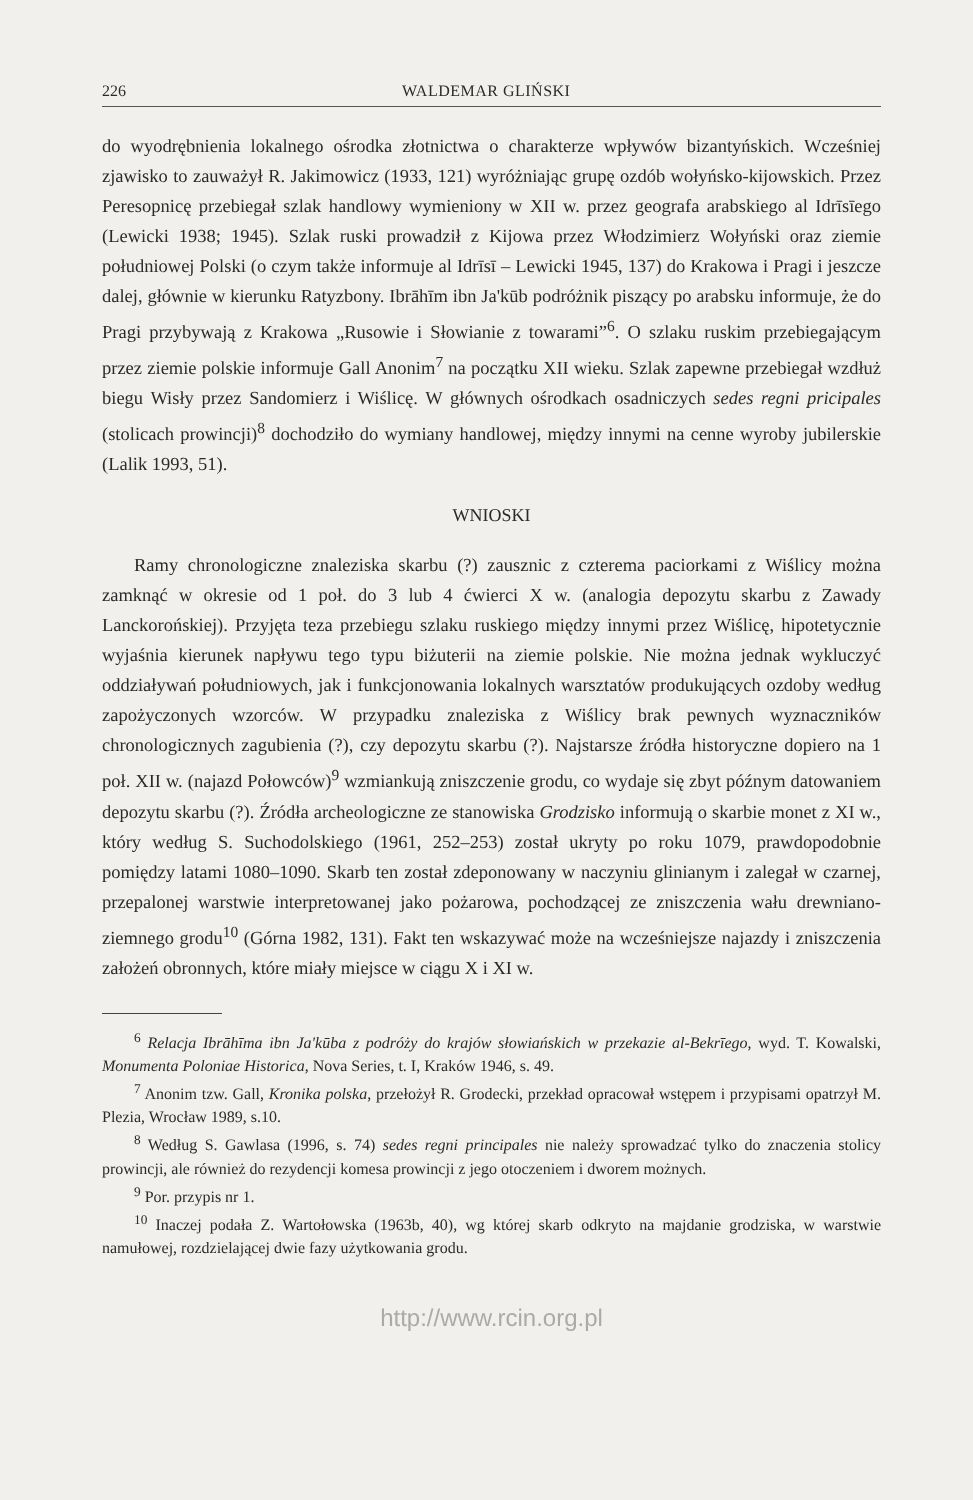226 WALDEMAR GLIŃSKI
do wyodrębnienia lokalnego ośrodka złotnictwa o charakterze wpływów bizantyńskich. Wcześniej zjawisko to zauważył R. Jakimowicz (1933, 121) wyróżniając grupę ozdób wołyńsko-kijowskich. Przez Peresopnicę przebiegał szlak handlowy wymieniony w XII w. przez geografa arabskiego al Idrīsīego (Lewicki 1938; 1945). Szlak ruski prowadził z Kijowa przez Włodzimierz Wołyński oraz ziemie południowej Polski (o czym także informuje al Idrīsī – Lewicki 1945, 137) do Krakowa i Pragi i jeszcze dalej, głównie w kierunku Ratyzbony. Ibrāhīm ibn Ja'kūb podróżnik piszący po arabsku informuje, że do Pragi przybywają z Krakowa „Rusowie i Słowianie z towarami”<sup>6</sup>. O szlaku ruskim przebiegającym przez ziemie polskie informuje Gall Anonim<sup>7</sup> na początku XII wieku. Szlak zapewne przebiegał wzdłuż biegu Wisły przez Sandomierz i Wiślicę. W głównych ośrodkach osadniczych sedes regni pricipales (stolicach prowincji)<sup>8</sup> dochodziło do wymiany handlowej, między innymi na cenne wyroby jubilerskie (Lalik 1993, 51).
WNIOSKI
Ramy chronologiczne znaleziska skarbu (?) zausznic z czterema paciorkami z Wiślicy można zamknąć w okresie od 1 poł. do 3 lub 4 ćwierci X w. (analogia depozytu skarbu z Zawady Lanckorońskiej). Przyjęta teza przebiegu szlaku ruskiego między innymi przez Wiślicę, hipotetycznie wyjaśnia kierunek napływu tego typu biżuterii na ziemie polskie. Nie można jednak wykluczyć oddziaływań południowych, jak i funkcjonowania lokalnych warsztatów produkujących ozdoby według zapożyczonych wzorców. W przypadku znaleziska z Wiślicy brak pewnych wyznaczników chronologicznych zagubienia (?), czy depozytu skarbu (?). Najstarsze źródła historyczne dopiero na 1 poł. XII w. (najazd Połowców)<sup>9</sup> wzmiankują zniszczenie grodu, co wydaje się zbyt późnym datowaniem depozytu skarbu (?). Źródła archeologiczne ze stanowiska Grodzisko informują o skarbie monet z XI w., który według S. Suchodolskiego (1961, 252–253) został ukryty po roku 1079, prawdopodobnie pomiędzy latami 1080–1090. Skarb ten został zdeponowany w naczyniu glinianym i zalegał w czarnej, przepalonej warstwie interpretowanej jako pożarowa, pochodzącej ze zniszczenia wału drewniano-ziemnego grodu<sup>10</sup> (Górna 1982, 131). Fakt ten wskazywać może na wcześniejsze najazdy i zniszczenia założeń obronnych, które miały miejsce w ciągu X i XI w.
<sup>6</sup> Relacja Ibrāhīma ibn Ja'kūba z podróży do krajów słowiańskich w przekazie al-Bekrīego, wyd. T. Kowalski, Monumenta Poloniae Historica, Nova Series, t. I, Kraków 1946, s. 49.
<sup>7</sup> Anonim tzw. Gall, Kronika polska, przełożył R. Grodecki, przekład opracował wstępem i przypisami opatrzył M. Plezia, Wrocław 1989, s.10.
<sup>8</sup> Według S. Gawlasa (1996, s. 74) sedes regni principales nie należy sprowadzać tylko do znaczenia stolicy prowincji, ale również do rezydencji komesa prowincji z jego otoczeniem i dworem możnych.
<sup>9</sup> Por. przypis nr 1.
<sup>10</sup> Inaczej podała Z. Wartołowska (1963b, 40), wg której skarb odkryto na majdanie grodziska, w warstwie namułowej, rozdzielającej dwie fazy użytkowania grodu.
http://www.rcin.org.pl